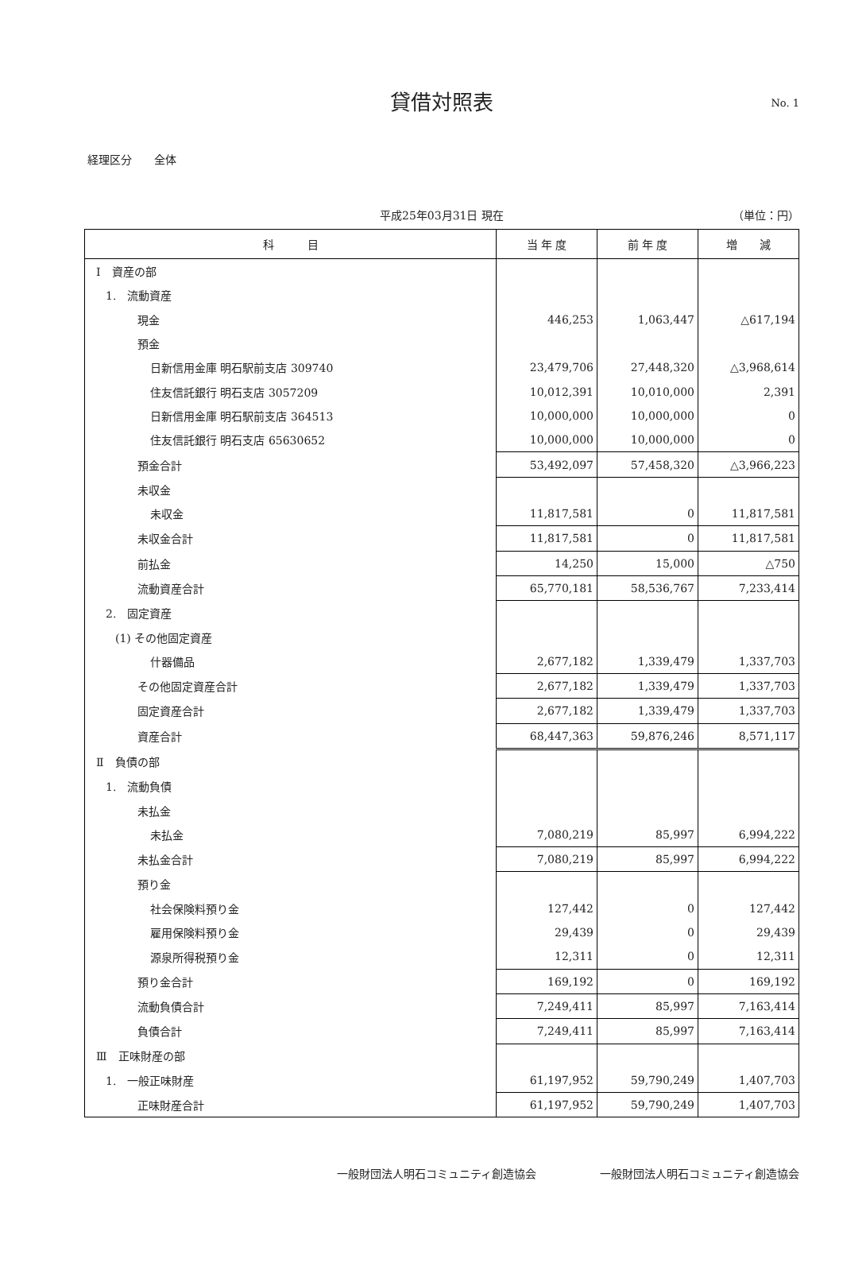貸借対照表 No. 1
経理区分　　全体
平成25年03月31日 現在 （単位：円）
| 科 目 | 当 年 度 | 前 年 度 | 増 減 |
| --- | --- | --- | --- |
| Ⅰ 資産の部 | | | |
| 1. 流動資産 | | | |
| 現金 | 446,253 | 1,063,447 | △617,194 |
| 預金 | | | |
| 日新信用金庫 明石駅前支店 309740 | 23,479,706 | 27,448,320 | △3,968,614 |
| 住友信託銀行 明石支店 3057209 | 10,012,391 | 10,010,000 | 2,391 |
| 日新信用金庫 明石駅前支店 364513 | 10,000,000 | 10,000,000 | 0 |
| 住友信託銀行 明石支店 65630652 | 10,000,000 | 10,000,000 | 0 |
| 預金合計 | 53,492,097 | 57,458,320 | △3,966,223 |
| 未収金 | | | |
| 未収金 | 11,817,581 | 0 | 11,817,581 |
| 未収金合計 | 11,817,581 | 0 | 11,817,581 |
| 前払金 | 14,250 | 15,000 | △750 |
| 流動資産合計 | 65,770,181 | 58,536,767 | 7,233,414 |
| 2. 固定資産 | | | |
| (1) その他固定資産 | | | |
| 什器備品 | 2,677,182 | 1,339,479 | 1,337,703 |
| その他固定資産合計 | 2,677,182 | 1,339,479 | 1,337,703 |
| 固定資産合計 | 2,677,182 | 1,339,479 | 1,337,703 |
| 資産合計 | 68,447,363 | 59,876,246 | 8,571,117 |
| Ⅱ 負債の部 | | | |
| 1. 流動負債 | | | |
| 未払金 | | | |
| 未払金 | 7,080,219 | 85,997 | 6,994,222 |
| 未払金合計 | 7,080,219 | 85,997 | 6,994,222 |
| 預り金 | | | |
| 社会保険料預り金 | 127,442 | 0 | 127,442 |
| 雇用保険料預り金 | 29,439 | 0 | 29,439 |
| 源泉所得税預り金 | 12,311 | 0 | 12,311 |
| 預り金合計 | 169,192 | 0 | 169,192 |
| 流動負債合計 | 7,249,411 | 85,997 | 7,163,414 |
| 負債合計 | 7,249,411 | 85,997 | 7,163,414 |
| Ⅲ 正味財産の部 | | | |
| 1. 一般正味財産 | 61,197,952 | 59,790,249 | 1,407,703 |
| 正味財産合計 | 61,197,952 | 59,790,249 | 1,407,703 |
一般財団法人明石コミュニティ創造協会 一般財団法人明石コミュニティ創造協会